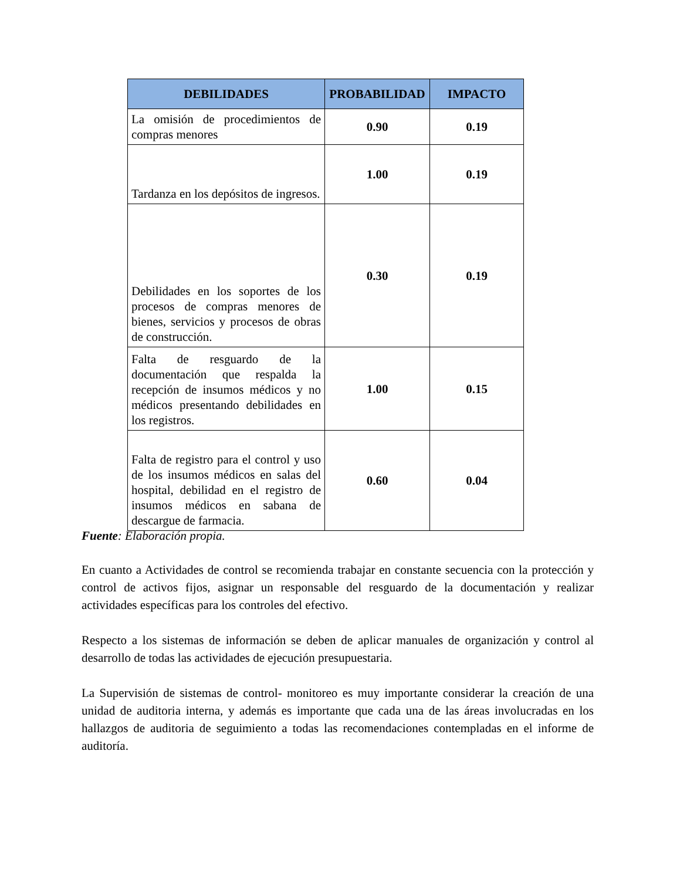| DEBILIDADES | PROBABILIDAD | IMPACTO |
| --- | --- | --- |
| La omisión de procedimientos de compras menores | 0.90 | 0.19 |
| Tardanza en los depósitos de ingresos. | 1.00 | 0.19 |
| Debilidades en los soportes de los procesos de compras menores de bienes, servicios y procesos de obras de construcción. | 0.30 | 0.19 |
| Falta de resguardo de la documentación que respalda la recepción de insumos médicos y no médicos presentando debilidades en los registros. | 1.00 | 0.15 |
| Falta de registro para el control y uso de los insumos médicos en salas del hospital, debilidad en el registro de insumos médicos en sabana de descargue de farmacia. | 0.60 | 0.04 |
Fuente: Elaboración propia.
En cuanto a Actividades de control se recomienda trabajar en constante secuencia con la protección y control de activos fijos, asignar un responsable del resguardo de la documentación y realizar actividades específicas para los controles del efectivo.
Respecto a los sistemas de información se deben de aplicar manuales de organización y control al desarrollo de todas las actividades de ejecución presupuestaria.
La Supervisión de sistemas de control- monitoreo es muy importante considerar la creación de una unidad de auditoria interna, y además es importante que cada una de las áreas involucradas en los hallazgos de auditoria de seguimiento a todas las recomendaciones contempladas en el informe de auditoría.